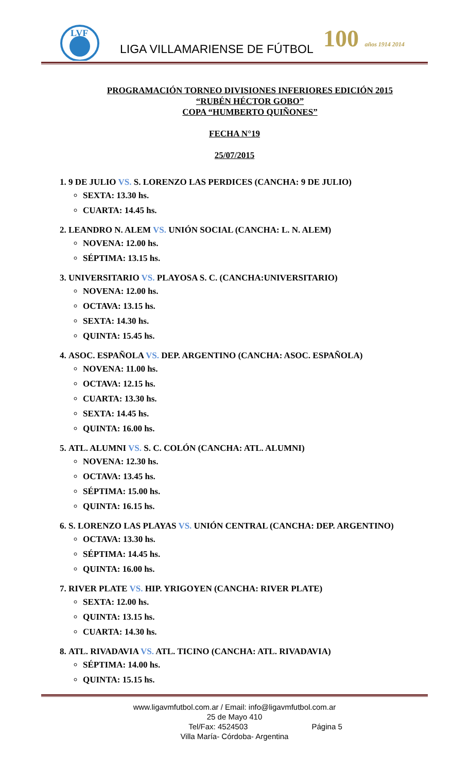LVF
LIGA VILLAMARIENSE DE FÚTBOL 100 años 1914 2014
PROGRAMACIÓN TORNEO DIVISIONES INFERIORES EDICIÓN 2015
“RUBÉN HÉCTOR GOBO”
COPA “HUMBERTO QUIÑONES”
FECHA N°19
25/07/2015
1. 9 DE JULIO VS. S. LORENZO LAS PERDICES (CANCHA: 9 DE JULIO)
SEXTA: 13.30 hs.
CUARTA: 14.45 hs.
2. LEANDRO N. ALEM VS. UNIÓN SOCIAL (CANCHA: L. N. ALEM)
NOVENA: 12.00 hs.
SÉPTIMA: 13.15 hs.
3. UNIVERSITARIO VS. PLAYOSA S. C. (CANCHA:UNIVERSITARIO)
NOVENA: 12.00 hs.
OCTAVA: 13.15 hs.
SEXTA: 14.30 hs.
QUINTA: 15.45 hs.
4. ASOC. ESPAÑOLA VS. DEP. ARGENTINO (CANCHA: ASOC. ESPAÑOLA)
NOVENA: 11.00 hs.
OCTAVA: 12.15 hs.
CUARTA: 13.30 hs.
SEXTA: 14.45 hs.
QUINTA: 16.00 hs.
5. ATL. ALUMNI VS. S. C. COLÓN (CANCHA: ATL. ALUMNI)
NOVENA: 12.30 hs.
OCTAVA: 13.45 hs.
SÉPTIMA: 15.00 hs.
QUINTA: 16.15 hs.
6. S. LORENZO LAS PLAYAS VS. UNIÓN CENTRAL (CANCHA: DEP. ARGENTINO)
OCTAVA: 13.30 hs.
SÉPTIMA: 14.45 hs.
QUINTA: 16.00 hs.
7. RIVER PLATE VS. HIP. YRIGOYEN (CANCHA: RIVER PLATE)
SEXTA: 12.00 hs.
QUINTA: 13.15 hs.
CUARTA: 14.30 hs.
8. ATL. RIVADAVIA VS. ATL. TICINO (CANCHA: ATL. RIVADAVIA)
SÉPTIMA: 14.00 hs.
QUINTA: 15.15 hs.
www.ligavmfutbol.com.ar / Email: info@ligavmfutbol.com.ar
25 de Mayo 410
Tel/Fax: 4524503 Página 5
Villa María- Córdoba- Argentina